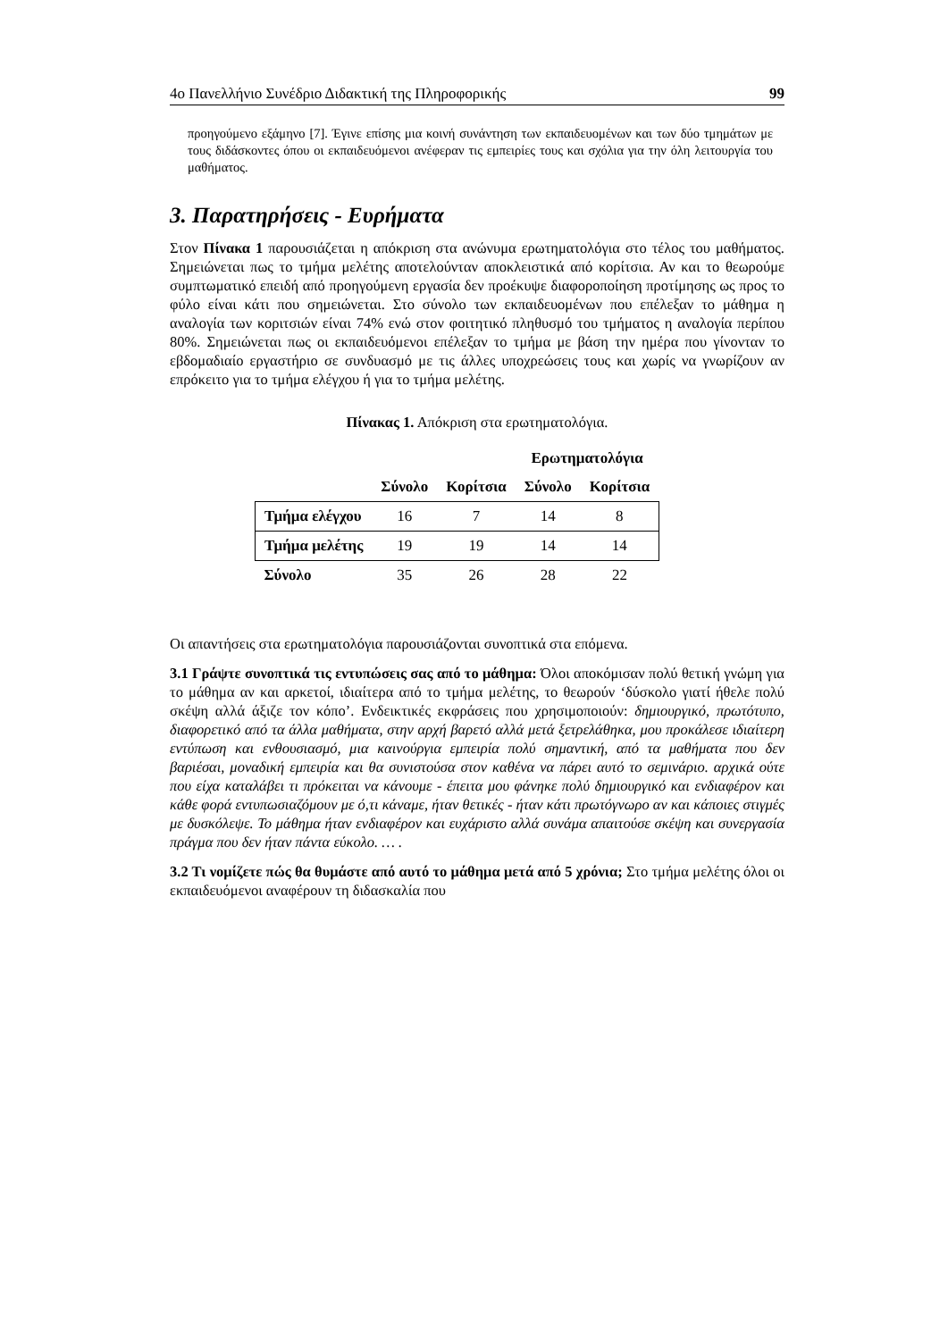4ο Πανελλήνιο Συνέδριο Διδακτική της Πληροφορικής 99
προηγούμενο εξάμηνο [7]. Έγινε επίσης μια κοινή συνάντηση των εκπαιδευομένων και των δύο τμημάτων με τους διδάσκοντες όπου οι εκπαιδευόμενοι ανέφεραν τις εμπειρίες τους και σχόλια για την όλη λειτουργία του μαθήματος.
3. Παρατηρήσεις - Ευρήματα
Στον Πίνακα 1 παρουσιάζεται η απόκριση στα ανώνυμα ερωτηματολόγια στο τέλος του μαθήματος. Σημειώνεται πως το τμήμα μελέτης αποτελούνταν αποκλειστικά από κορίτσια. Αν και το θεωρούμε συμπτωματικό επειδή από προηγούμενη εργασία δεν προέκυψε διαφοροποίηση προτίμησης ως προς το φύλο είναι κάτι που σημειώνεται. Στο σύνολο των εκπαιδευομένων που επέλεξαν το μάθημα η αναλογία των κοριτσιών είναι 74% ενώ στον φοιτητικό πληθυσμό του τμήματος η αναλογία περίπου 80%. Σημειώνεται πως οι εκπαιδευόμενοι επέλεξαν το τμήμα με βάση την ημέρα που γίνονταν το εβδομαδιαίο εργαστήριο σε συνδυασμό με τις άλλες υποχρεώσεις τους και χωρίς να γνωρίζουν αν επρόκειτο για το τμήμα ελέγχου ή για το τμήμα μελέτης.
Πίνακας 1. Απόκριση στα ερωτηματολόγια.
| | | | Ερωτηματολόγια | |
| --- | --- | --- | --- | --- |
| | Σύνολο | Κορίτσια | Σύνολο | Κορίτσια |
| Τμήμα ελέγχου | 16 | 7 | 14 | 8 |
| Τμήμα μελέτης | 19 | 19 | 14 | 14 |
| Σύνολο | 35 | 26 | 28 | 22 |
Οι απαντήσεις στα ερωτηματολόγια παρουσιάζονται συνοπτικά στα επόμενα.
3.1 Γράψτε συνοπτικά τις εντυπώσεις σας από το μάθημα: Όλοι αποκόμισαν πολύ θετική γνώμη για το μάθημα αν και αρκετοί, ιδιαίτερα από το τμήμα μελέτης, το θεωρούν ‘δύσκολο γιατί ήθελε πολύ σκέψη αλλά άξιζε τον κόπο’. Ενδεικτικές εκφράσεις που χρησιμοποιούν: δημιουργικό, πρωτότυπο, διαφορετικό από τα άλλα μαθήματα, στην αρχή βαρετό αλλά μετά ξετρελάθηκα, μου προκάλεσε ιδιαίτερη εντύπωση και ενθουσιασμό, μια καινούργια εμπειρία πολύ σημαντική, από τα μαθήματα που δεν βαριέσαι, μοναδική εμπειρία και θα συνιστούσα στον καθένα να πάρει αυτό το σεμινάριο. αρχικά ούτε που είχα καταλάβει τι πρόκειται να κάνουμε - έπειτα μου φάνηκε πολύ δημιουργικό και ενδιαφέρον και κάθε φορά εντυπωσιαζόμουν με ό,τι κάναμε, ήταν θετικές - ήταν κάτι πρωτόγνωρο αν και κάποιες στιγμές με δυσκόλεψε. Το μάθημα ήταν ενδιαφέρον και ευχάριστο αλλά συνάμα απαιτούσε σκέψη και συνεργασία πράγμα που δεν ήταν πάντα εύκολο. … .
3.2 Τι νομίζετε πώς θα θυμάστε από αυτό το μάθημα μετά από 5 χρόνια; Στο τμήμα μελέτης όλοι οι εκπαιδευόμενοι αναφέρουν τη διδασκαλία που